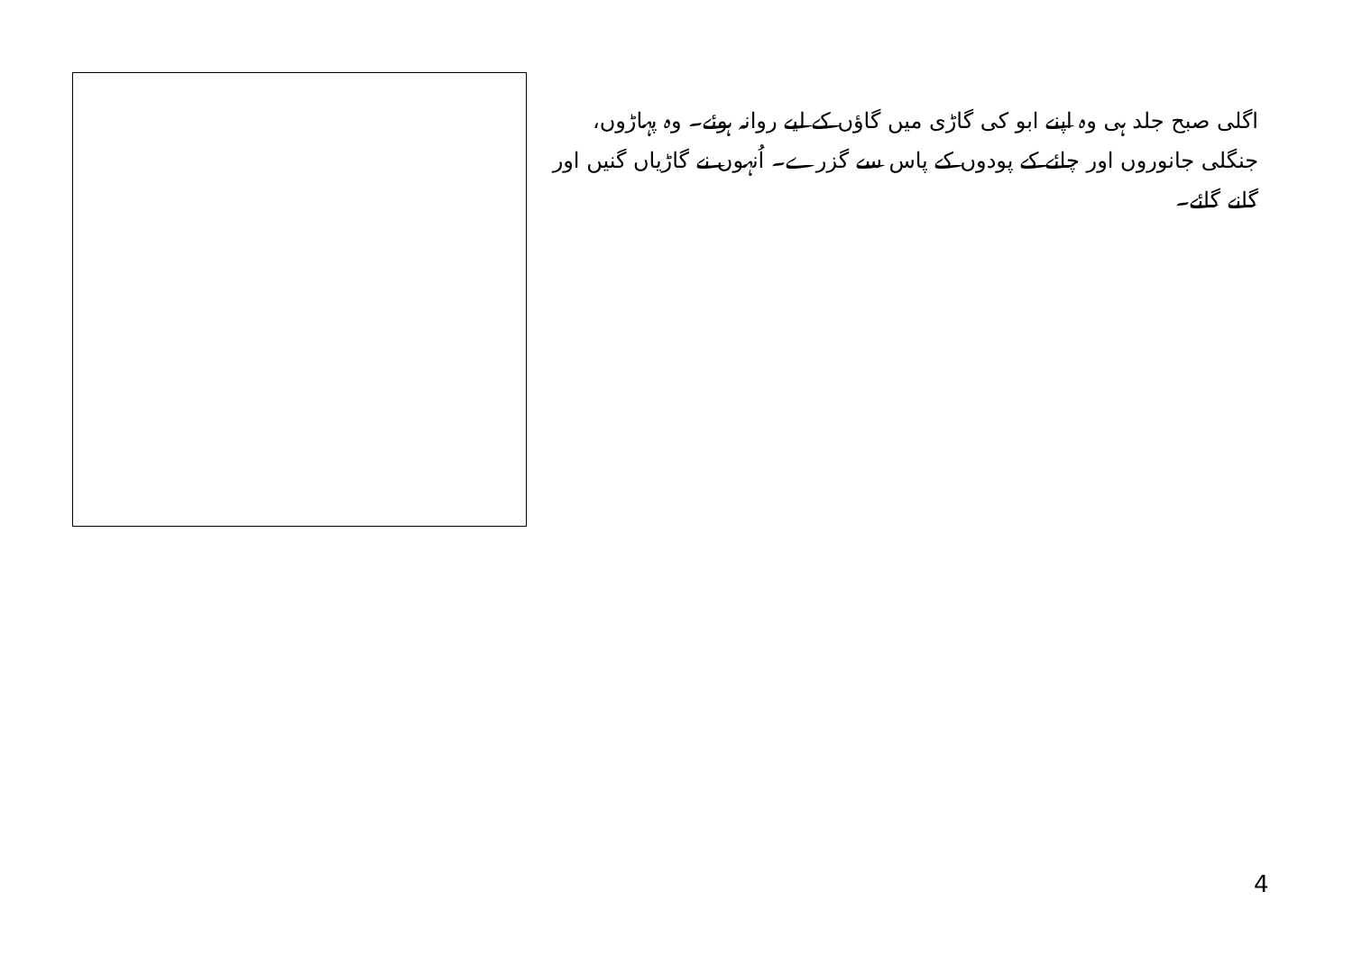اگلی صبح جلد ہی وہ اپنے ابو کی گاڑی میں گاؤں کے لیے روانہ ہوئے۔ وہ پہاڑوں، جنگلی جانوروں اور چائے کے پودوں کے پاس سے گزرے۔ اُنہوں نے گاڑیاں گنیں اور گانے گائے۔
4